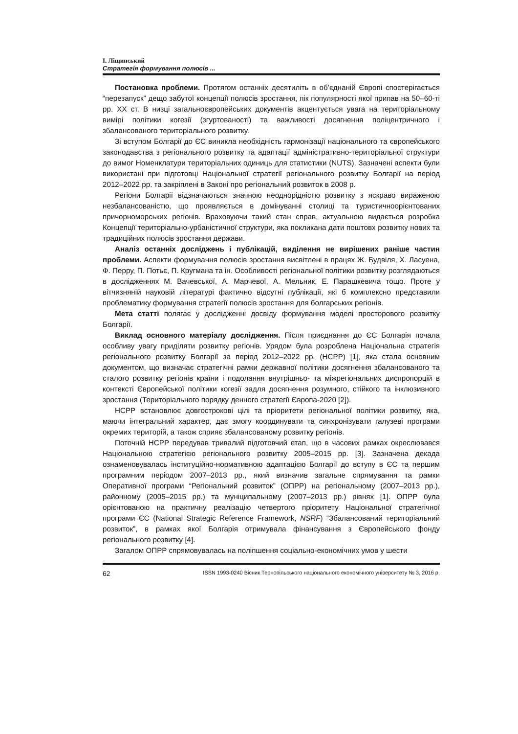І. Ліщинський
Стратегія формування полюсів ...
Постановка проблеми. Протягом останніх десятиліть в об’єднаній Європі спостерігається “перезапуск” дещо забутої концепції полюсів зростання, пік популярності якої припав на 50–60-ті рр. ХХ ст. В низці загальноєвропейських документів акцентується увага на територіальному вимірі політики когезії (згуртованості) та важливості досягнення поліцентричного і збалансованого територіального розвитку.
Зі вступом Болгарії до ЄС виникла необхідність гармонізації національного та європейського законодавства з регіонального розвитку та адаптації адміністративно-територіальної структури до вимог Номенклатури територіальних одиниць для статистики (NUTS). Зазначені аспекти були використані при підготовці Національної стратегії регіонального розвитку Болгарії на період 2012–2022 рр. та закріплені в Законі про регіональний розвиток в 2008 р.
Регіони Болгарії відзначаються значною неоднорідністю розвитку з яскраво вираженою незбалансованістю, що проявляється в домінуванні столиці та туристичноорієнтованих причорноморських регіонів. Враховуючи такий стан справ, актуальною видається розробка Концепції територіально-урбаністичної структури, яка покликана дати поштовх розвитку нових та традиційних полюсів зростання держави.
Аналіз останніх досліджень і публікацій, виділення не вирішених раніше частин проблеми. Аспекти формування полюсів зростання висвітлені в працях Ж. Будвіля, Х. Ласуена, Ф. Перру, П. Потьє, П. Кругмана та ін. Особливості регіональної політики розвитку розглядаються в дослідженнях М. Вачевської, А. Марчевої, А. Мельник, Е. Парашкевича тощо. Проте у вітчизняній науковій літературі фактично відсутні публікації, які б комплексно представили проблематику формування стратегії полюсів зростання для болгарських регіонів.
Мета статті полягає у дослідженні досвіду формування моделі просторового розвитку Болгарії.
Виклад основного матеріалу дослідження. Після приєднання до ЄС Болгарія почала особливу увагу приділяти розвитку регіонів. Урядом була розроблена Національна стратегія регіонального розвитку Болгарії за період 2012–2022 рр. (НСРР) [1], яка стала основним документом, що визначає стратегічні рамки державної політики досягнення збалансованого та сталого розвитку регіонів країни і подолання внутрішньо- та міжрегіональних диспропорцій в контексті Європейської політики когезії задля досягнення розумного, стійкого та інклюзивного зростання (Територіального порядку денного стратегії Європа-2020 [2]).
НСРР встановлює довгострокові цілі та пріоритети регіональної політики розвитку, яка, маючи інтегральний характер, дає змогу координувати та синхронізувати галузеві програми окремих територій, а також сприяє збалансованому розвитку регіонів.
Поточній НСРР передував тривалий підготовчий етап, що в часових рамках окреслювався Національною стратегією регіонального розвитку 2005–2015 рр. [3]. Зазначена декада ознаменовувалась інституційно-нормативною адаптацією Болгарії до вступу в ЄС та першим програмним періодом 2007–2013 рр., який визначив загальне спрямування та рамки Оперативної програми “Регіональний розвиток” (ОПРР) на регіональному (2007–2013 рр.), районному (2005–2015 рр.) та муніципальному (2007–2013 рр.) рівнях [1]. ОПРР була орієнтованою на практичну реалізацію четвертого пріоритету Національної стратегічної програми ЄС (National Strategic Reference Framework, NSRF) “Збалансований територіальний розвиток”, в рамках якої Болгарія отримувала фінансування з Європейського фонду регіонального розвитку [4].
Загалом ОПРР спрямовувалась на поліпшення соціально-економічних умов у шести
62 ISSN 1993-0240 Вісник Тернопільського національного економічного університету № 3, 2016 р.